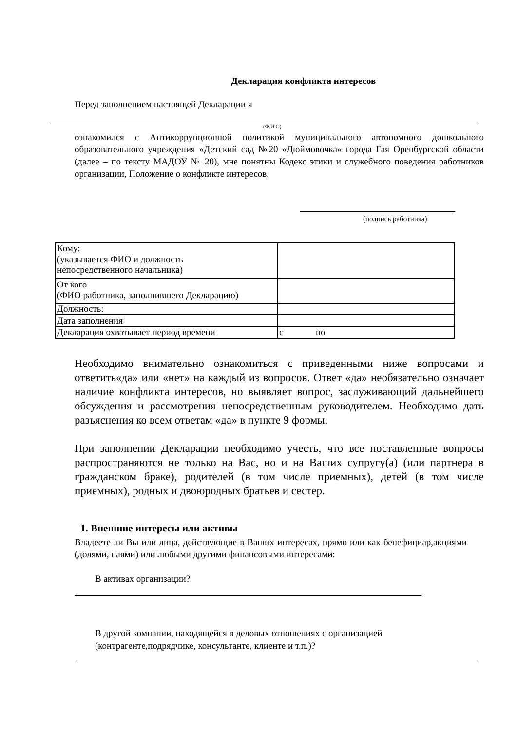Декларация конфликта интересов
Перед заполнением настоящей Декларации я
(Ф.И.О)
ознакомился с Антикоррупционной политикой муниципального автономного дошкольного образовательного учреждения «Детский сад №20 «Дюймовочка» города Гая Оренбургской области (далее – по тексту МАДОУ № 20), мне понятны Кодекс этики и служебного поведения работников организации, Положение о конфликте интересов.
(подпись работника)
| Кому: (указывается ФИО и должность непосредственного начальника) | |
| От кого (ФИО работника, заполнившего Декларацию) | |
| Должность: | |
| Дата заполнения | |
| Декларация охватывает период времени | с по |
Необходимо внимательно ознакомиться с приведенными ниже вопросами и ответить«да» или «нет» на каждый из вопросов. Ответ «да» необязательно означает наличие конфликта интересов, но выявляет вопрос, заслуживающий дальнейшего обсуждения и рассмотрения непосредственным руководителем. Необходимо дать разъяснения ко всем ответам «да» в пункте 9 формы.
При заполнении Декларации необходимо учесть, что все поставленные вопросы распространяются не только на Вас, но и на Ваших супругу(а) (или партнера в гражданском браке), родителей (в том числе приемных), детей (в том числе приемных), родных и двоюродных братьев и сестер.
1. Внешние интересы или активы
Владеете ли Вы или лица, действующие в Ваших интересах, прямо или как бенефициар,акциями (долями, паями) или любыми другими финансовыми интересами:
В активах организации?
В другой компании, находящейся в деловых отношениях с организацией
(контрагенте,подрядчике, консультанте, клиенте и т.п.)?